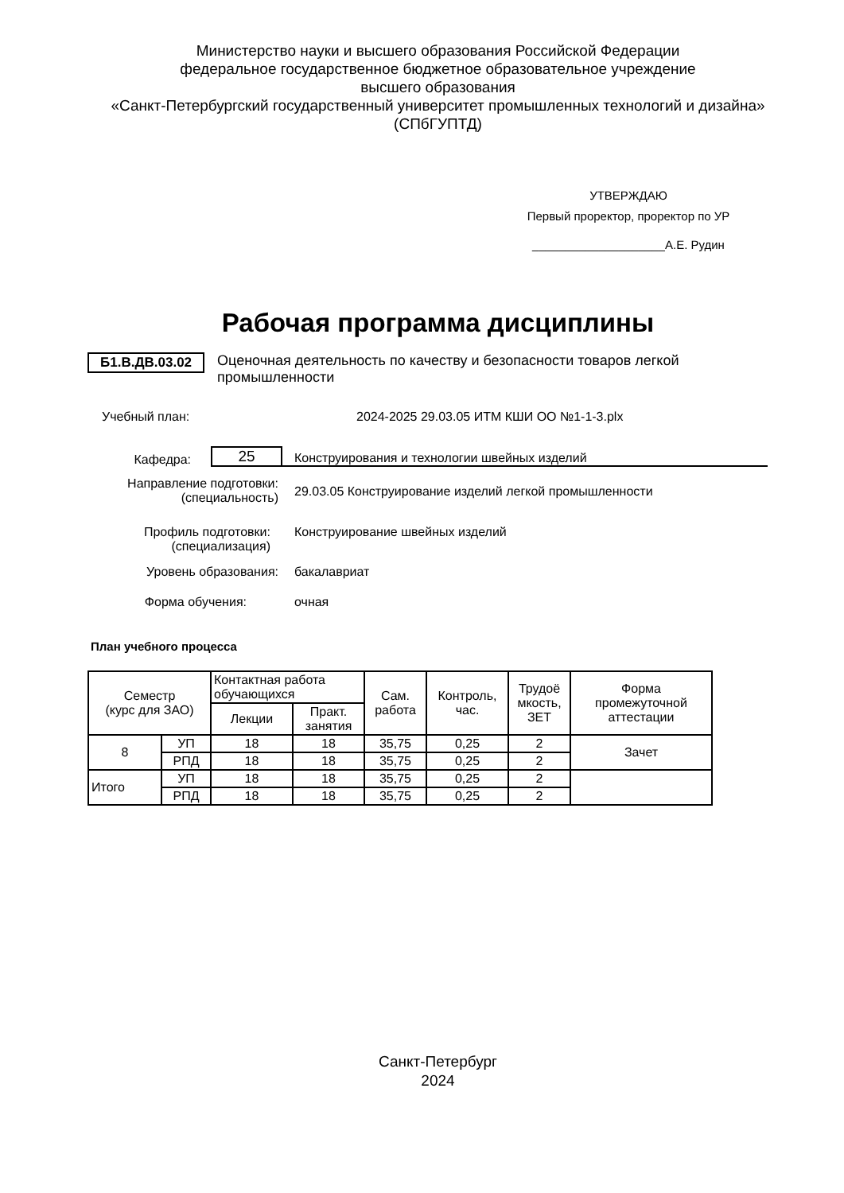Министерство науки и высшего образования Российской Федерации
федеральное государственное бюджетное образовательное учреждение
высшего образования
«Санкт-Петербургский государственный университет промышленных технологий и дизайна»
(СПбГУПТД)
УТВЕРЖДАЮ
Первый проректор, проректор по УР
____________________А.Е. Рудин
Рабочая программа дисциплины
Б1.В.ДВ.03.02
Оценочная деятельность по качеству и безопасности товаров легкой промышленности
Учебный план: 2024-2025 29.03.05 ИТМ КШИ ОО №1-1-3.plx
Кафедра:
25
Конструирования и технологии швейных изделий
Направление подготовки:
(специальность)
29.03.05 Конструирование изделий легкой промышленности
Профиль подготовки:
(специализация)
Конструирование швейных изделий
Уровень образования: бакалавриат
Форма обучения: очная
План учебного процесса
| Семестр (курс для ЗАО) | | Контактная работа обучающихся | | Сам. работа | Контроль, час. | Трудоё мкость, ЗЕТ | Форма промежуточной аттестации |
| --- | --- | --- | --- | --- | --- | --- | --- |
| | | Лекции | Практ. занятия | | | | |
| 8 | УП | 18 | 18 | 35,75 | 0,25 | 2 | Зачет |
| | РПД | 18 | 18 | 35,75 | 0,25 | 2 | |
| Итого | УП | 18 | 18 | 35,75 | 0,25 | 2 | |
| | РПД | 18 | 18 | 35,75 | 0,25 | 2 | |
Санкт-Петербург
2024